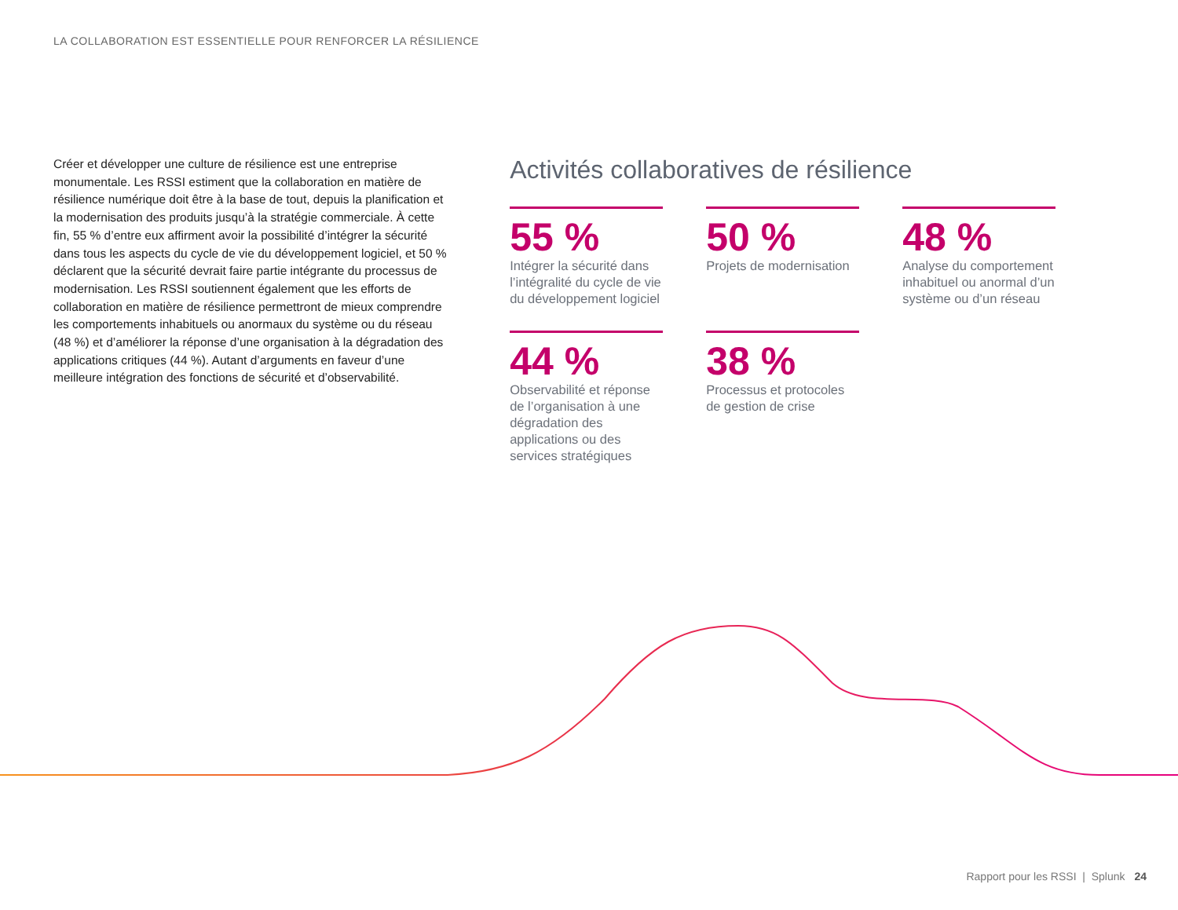LA COLLABORATION EST ESSENTIELLE POUR RENFORCER LA RÉSILIENCE
Créer et développer une culture de résilience est une entreprise monumentale. Les RSSI estiment que la collaboration en matière de résilience numérique doit être à la base de tout, depuis la planification et la modernisation des produits jusqu’à la stratégie commerciale. À cette fin, 55 % d’entre eux affirment avoir la possibilité d’intégrer la sécurité dans tous les aspects du cycle de vie du développement logiciel, et 50 % déclarent que la sécurité devrait faire partie intégrante du processus de modernisation. Les RSSI soutiennent également que les efforts de collaboration en matière de résilience permettront de mieux comprendre les comportements inhabituels ou anormaux du système ou du réseau (48 %) et d’améliorer la réponse d’une organisation à la dégradation des applications critiques (44 %). Autant d’arguments en faveur d’une meilleure intégration des fonctions de sécurité et d’observabilité.
Activités collaboratives de résilience
55 %
Intégrer la sécurité dans l’intégralité du cycle de vie du développement logiciel
50 %
Projets de modernisation
48 %
Analyse du comportement inhabituel ou anormal d’un système ou d’un réseau
44 %
Observabilité et réponse de l’organisation à une dégradation des applications ou des services stratégiques
38 %
Processus et protocoles de gestion de crise
Rapport pour les RSSI | Splunk 24